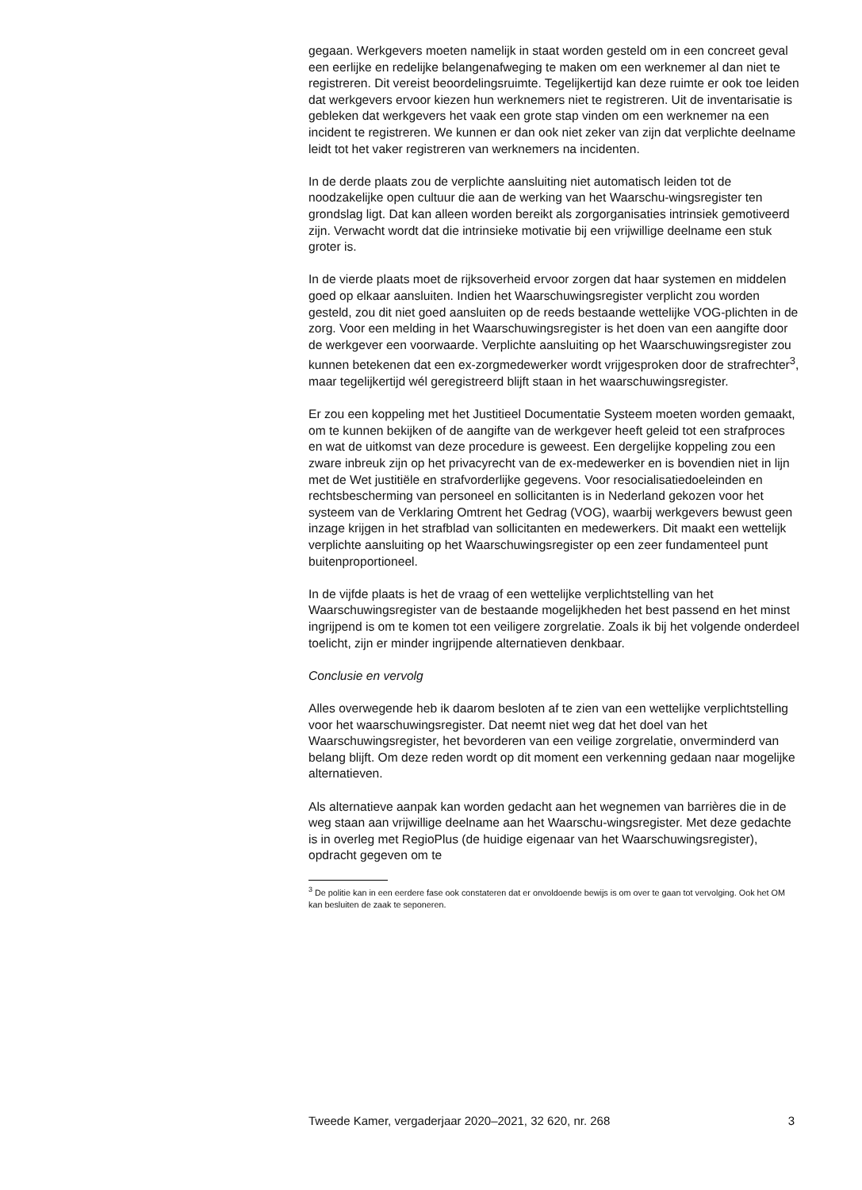gegaan. Werkgevers moeten namelijk in staat worden gesteld om in een concreet geval een eerlijke en redelijke belangenafweging te maken om een werknemer al dan niet te registreren. Dit vereist beoordelingsruimte. Tegelijkertijd kan deze ruimte er ook toe leiden dat werkgevers ervoor kiezen hun werknemers niet te registreren. Uit de inventarisatie is gebleken dat werkgevers het vaak een grote stap vinden om een werknemer na een incident te registreren. We kunnen er dan ook niet zeker van zijn dat verplichte deelname leidt tot het vaker registreren van werknemers na incidenten.
In de derde plaats zou de verplichte aansluiting niet automatisch leiden tot de noodzakelijke open cultuur die aan de werking van het Waarschu-wingsregister ten grondslag ligt. Dat kan alleen worden bereikt als zorgorganisaties intrinsiek gemotiveerd zijn. Verwacht wordt dat die intrinsieke motivatie bij een vrijwillige deelname een stuk groter is.
In de vierde plaats moet de rijksoverheid ervoor zorgen dat haar systemen en middelen goed op elkaar aansluiten. Indien het Waarschuwingsregister verplicht zou worden gesteld, zou dit niet goed aansluiten op de reeds bestaande wettelijke VOG-plichten in de zorg. Voor een melding in het Waarschuwingsregister is het doen van een aangifte door de werkgever een voorwaarde. Verplichte aansluiting op het Waarschuwingsregister zou kunnen betekenen dat een ex-zorgmedewerker wordt vrijgesproken door de strafrechter<sup>3</sup>, maar tegelijkertijd wél geregistreerd blijft staan in het waarschuwingsregister.
Er zou een koppeling met het Justitieel Documentatie Systeem moeten worden gemaakt, om te kunnen bekijken of de aangifte van de werkgever heeft geleid tot een strafproces en wat de uitkomst van deze procedure is geweest. Een dergelijke koppeling zou een zware inbreuk zijn op het privacyrecht van de ex-medewerker en is bovendien niet in lijn met de Wet justitiële en strafvorderlijke gegevens. Voor resocialisatiedoeleinden en rechtsbescherming van personeel en sollicitanten is in Nederland gekozen voor het systeem van de Verklaring Omtrent het Gedrag (VOG), waarbij werkgevers bewust geen inzage krijgen in het strafblad van sollicitanten en medewerkers. Dit maakt een wettelijk verplichte aansluiting op het Waarschuwingsregister op een zeer fundamenteel punt buitenproportioneel.
In de vijfde plaats is het de vraag of een wettelijke verplichtstelling van het Waarschuwingsregister van de bestaande mogelijkheden het best passend en het minst ingrijpend is om te komen tot een veiligere zorgrelatie. Zoals ik bij het volgende onderdeel toelicht, zijn er minder ingrijpende alternatieven denkbaar.
Conclusie en vervolg
Alles overwegende heb ik daarom besloten af te zien van een wettelijke verplichtstelling voor het waarschuwingsregister. Dat neemt niet weg dat het doel van het Waarschuwingsregister, het bevorderen van een veilige zorgrelatie, onverminderd van belang blijft. Om deze reden wordt op dit moment een verkenning gedaan naar mogelijke alternatieven.
Als alternatieve aanpak kan worden gedacht aan het wegnemen van barrières die in de weg staan aan vrijwillige deelname aan het Waarschu-wingsregister. Met deze gedachte is in overleg met RegioPlus (de huidige eigenaar van het Waarschuwingsregister), opdracht gegeven om te
<sup>3</sup> De politie kan in een eerdere fase ook constateren dat er onvoldoende bewijs is om over te gaan tot vervolging. Ook het OM kan besluiten de zaak te seponeren.
Tweede Kamer, vergaderjaar 2020–2021, 32 620, nr. 268 3